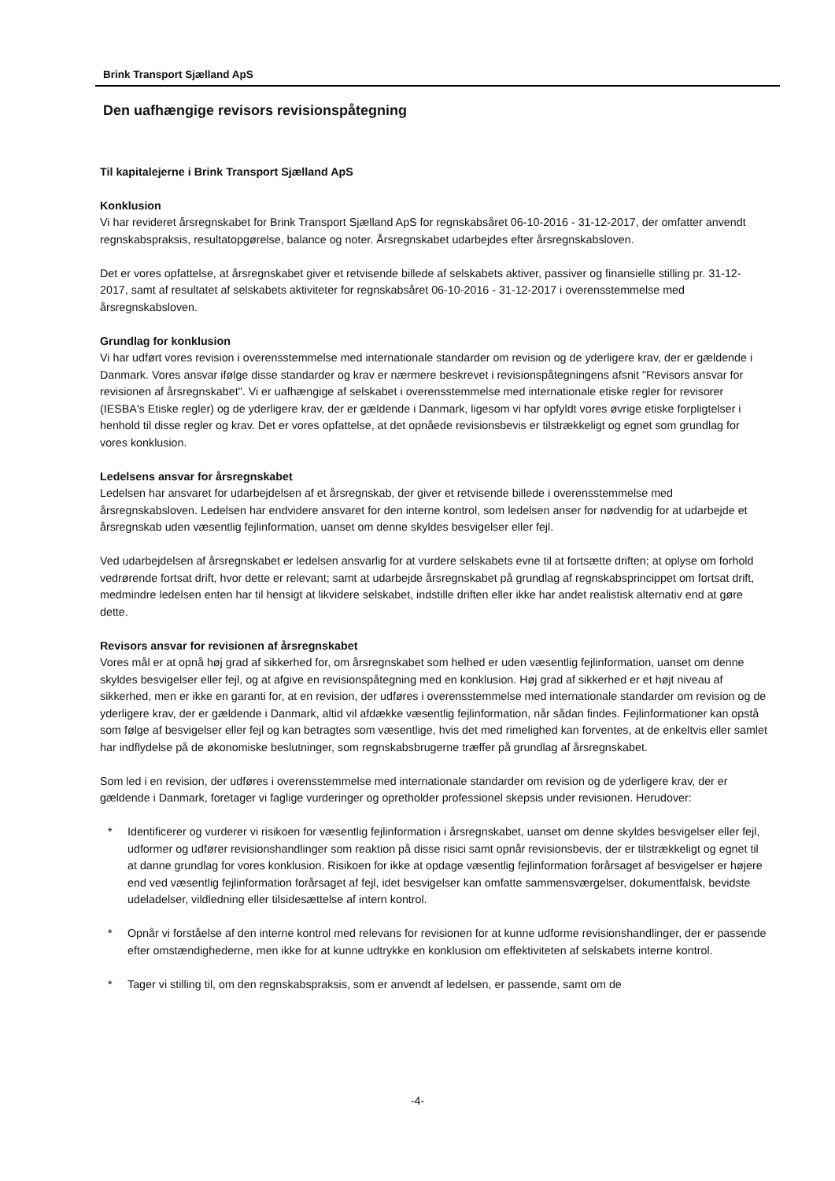Brink Transport Sjælland ApS
Den uafhængige revisors revisionspåtegning
Til kapitalejerne i Brink Transport Sjælland ApS
Konklusion
Vi har revideret årsregnskabet for Brink Transport Sjælland ApS for regnskabsåret 06-10-2016 - 31-12-2017, der omfatter anvendt regnskabspraksis, resultatopgørelse, balance og noter. Årsregnskabet udarbejdes efter årsregnskabsloven.
Det er vores opfattelse, at årsregnskabet giver et retvisende billede af selskabets aktiver, passiver og finansielle stilling pr. 31-12-2017, samt af resultatet af selskabets aktiviteter for regnskabsåret 06-10-2016 - 31-12-2017 i overensstemmelse med årsregnskabsloven.
Grundlag for konklusion
Vi har udført vores revision i overensstemmelse med internationale standarder om revision og de yderligere krav, der er gældende i Danmark. Vores ansvar ifølge disse standarder og krav er nærmere beskrevet i revisionspåtegningens afsnit "Revisors ansvar for revisionen af årsregnskabet". Vi er uafhængige af selskabet i overensstemmelse med internationale etiske regler for revisorer (IESBA's Etiske regler) og de yderligere krav, der er gældende i Danmark, ligesom vi har opfyldt vores øvrige etiske forpligtelser i henhold til disse regler og krav. Det er vores opfattelse, at det opnåede revisionsbevis er tilstrækkeligt og egnet som grundlag for vores konklusion.
Ledelsens ansvar for årsregnskabet
Ledelsen har ansvaret for udarbejdelsen af et årsregnskab, der giver et retvisende billede i overensstemmelse med årsregnskabsloven. Ledelsen har endvidere ansvaret for den interne kontrol, som ledelsen anser for nødvendig for at udarbejde et årsregnskab uden væsentlig fejlinformation, uanset om denne skyldes besvigelser eller fejl.
Ved udarbejdelsen af årsregnskabet er ledelsen ansvarlig for at vurdere selskabets evne til at fortsætte driften; at oplyse om forhold vedrørende fortsat drift, hvor dette er relevant; samt at udarbejde årsregnskabet på grundlag af regnskabsprincippet om fortsat drift, medmindre ledelsen enten har til hensigt at likvidere selskabet, indstille driften eller ikke har andet realistisk alternativ end at gøre dette.
Revisors ansvar for revisionen af årsregnskabet
Vores mål er at opnå høj grad af sikkerhed for, om årsregnskabet som helhed er uden væsentlig fejlinformation, uanset om denne skyldes besvigelser eller fejl, og at afgive en revisionspåtegning med en konklusion. Høj grad af sikkerhed er et højt niveau af sikkerhed, men er ikke en garanti for, at en revision, der udføres i overensstemmelse med internationale standarder om revision og de yderligere krav, der er gældende i Danmark, altid vil afdække væsentlig fejlinformation, når sådan findes. Fejlinformationer kan opstå som følge af besvigelser eller fejl og kan betragtes som væsentlige, hvis det med rimelighed kan forventes, at de enkeltvis eller samlet har indflydelse på de økonomiske beslutninger, som regnskabsbrugerne træffer på grundlag af årsregnskabet.
Som led i en revision, der udføres i overensstemmelse med internationale standarder om revision og de yderligere krav, der er gældende i Danmark, foretager vi faglige vurderinger og opretholder professionel skepsis under revisionen. Herudover:
* Identificerer og vurderer vi risikoen for væsentlig fejlinformation i årsregnskabet, uanset om denne skyldes besvigelser eller fejl, udformer og udfører revisionshandlinger som reaktion på disse risici samt opnår revisionsbevis, der er tilstrækkeligt og egnet til at danne grundlag for vores konklusion. Risikoen for ikke at opdage væsentlig fejlinformation forårsaget af besvigelser er højere end ved væsentlig fejlinformation forårsaget af fejl, idet besvigelser kan omfatte sammensværgelser, dokumentfalsk, bevidste udeladelser, vildledning eller tilsidesættelse af intern kontrol.
* Opnår vi forståelse af den interne kontrol med relevans for revisionen for at kunne udforme revisionshandlinger, der er passende efter omstændighederne, men ikke for at kunne udtrykke en konklusion om effektiviteten af selskabets interne kontrol.
* Tager vi stilling til, om den regnskabspraksis, som er anvendt af ledelsen, er passende, samt om de
-4-